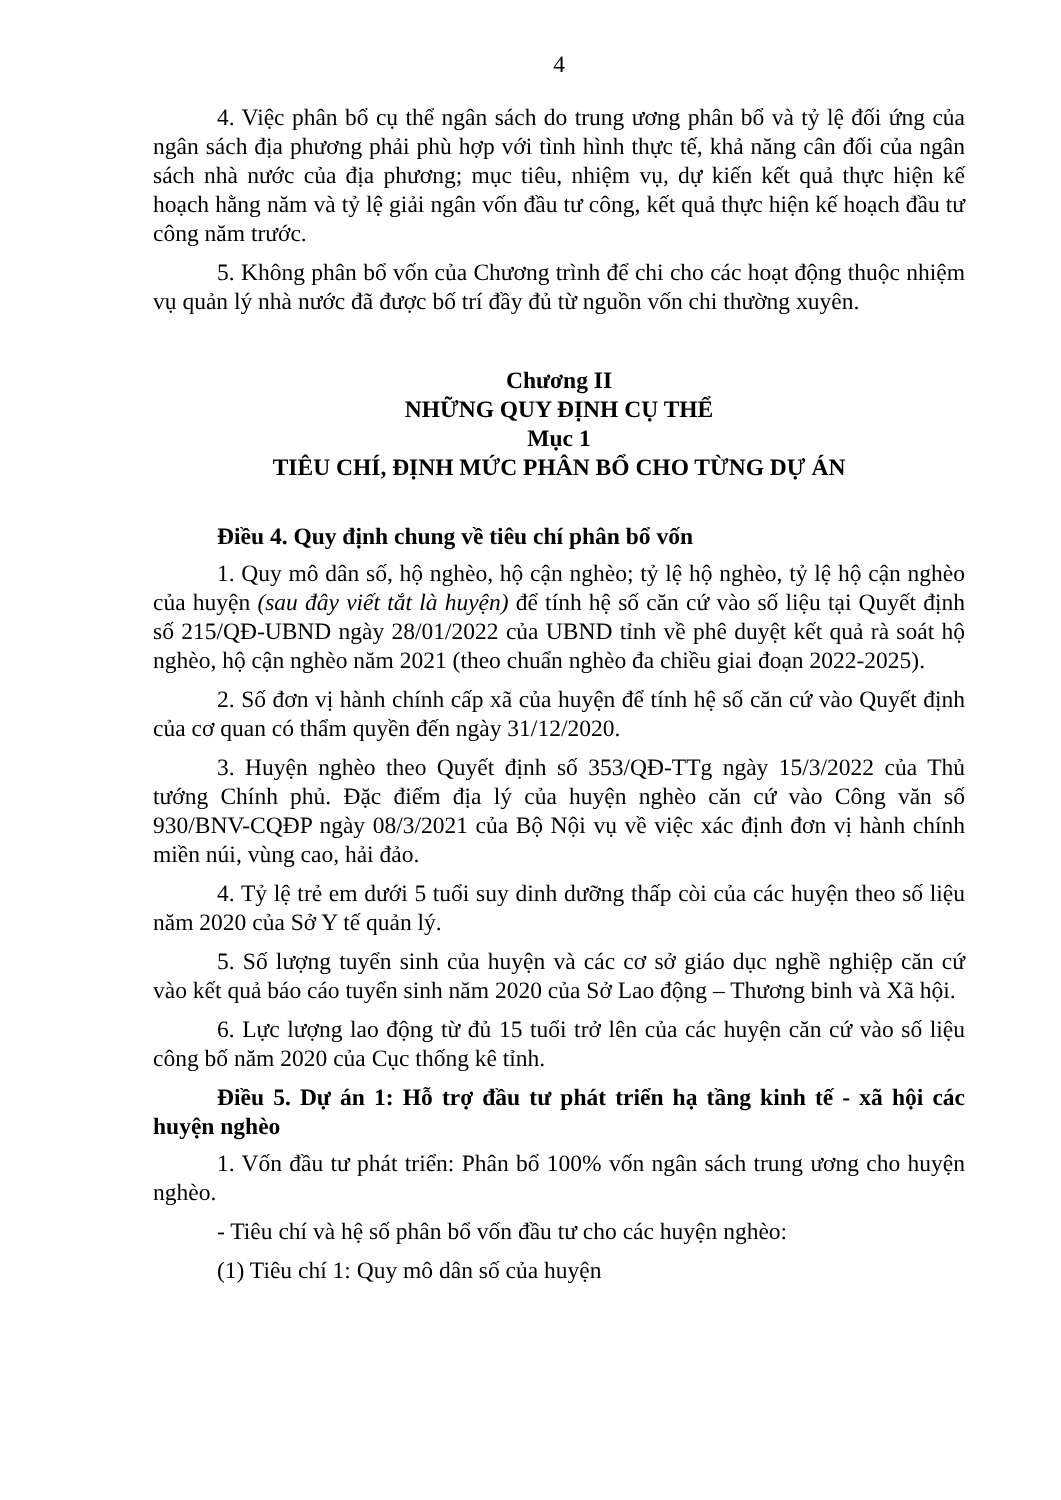4
4. Việc phân bổ cụ thể ngân sách do trung ương phân bổ và tỷ lệ đối ứng của ngân sách địa phương phải phù hợp với tình hình thực tế, khả năng cân đối của ngân sách nhà nước của địa phương; mục tiêu, nhiệm vụ, dự kiến kết quả thực hiện kế hoạch hằng năm và tỷ lệ giải ngân vốn đầu tư công, kết quả thực hiện kế hoạch đầu tư công năm trước.
5. Không phân bổ vốn của Chương trình để chi cho các hoạt động thuộc nhiệm vụ quản lý nhà nước đã được bố trí đầy đủ từ nguồn vốn chi thường xuyên.
Chương II
NHỮNG QUY ĐỊNH CỤ THỂ
Mục 1
TIÊU CHÍ, ĐỊNH MỨC PHÂN BỔ CHO TỪNG DỰ ÁN
Điều 4. Quy định chung về tiêu chí phân bổ vốn
1. Quy mô dân số, hộ nghèo, hộ cận nghèo; tỷ lệ hộ nghèo, tỷ lệ hộ cận nghèo của huyện (sau đây viết tắt là huyện) để tính hệ số căn cứ vào số liệu tại Quyết định số 215/QĐ-UBND ngày 28/01/2022 của UBND tỉnh về phê duyệt kết quả rà soát hộ nghèo, hộ cận nghèo năm 2021 (theo chuẩn nghèo đa chiều giai đoạn 2022-2025).
2. Số đơn vị hành chính cấp xã của huyện để tính hệ số căn cứ vào Quyết định của cơ quan có thẩm quyền đến ngày 31/12/2020.
3. Huyện nghèo theo Quyết định số 353/QĐ-TTg ngày 15/3/2022 của Thủ tướng Chính phủ. Đặc điểm địa lý của huyện nghèo căn cứ vào Công văn số 930/BNV-CQĐP ngày 08/3/2021 của Bộ Nội vụ về việc xác định đơn vị hành chính miền núi, vùng cao, hải đảo.
4. Tỷ lệ trẻ em dưới 5 tuổi suy dinh dưỡng thấp còi của các huyện theo số liệu năm 2020 của Sở Y tế quản lý.
5. Số lượng tuyển sinh của huyện và các cơ sở giáo dục nghề nghiệp căn cứ vào kết quả báo cáo tuyển sinh năm 2020 của Sở Lao động – Thương binh và Xã hội.
6. Lực lượng lao động từ đủ 15 tuổi trở lên của các huyện căn cứ vào số liệu công bố năm 2020 của Cục thống kê tỉnh.
Điều 5. Dự án 1: Hỗ trợ đầu tư phát triển hạ tầng kinh tế - xã hội các huyện nghèo
1. Vốn đầu tư phát triển: Phân bổ 100% vốn ngân sách trung ương cho huyện nghèo.
- Tiêu chí và hệ số phân bổ vốn đầu tư cho các huyện nghèo:
(1) Tiêu chí 1: Quy mô dân số của huyện